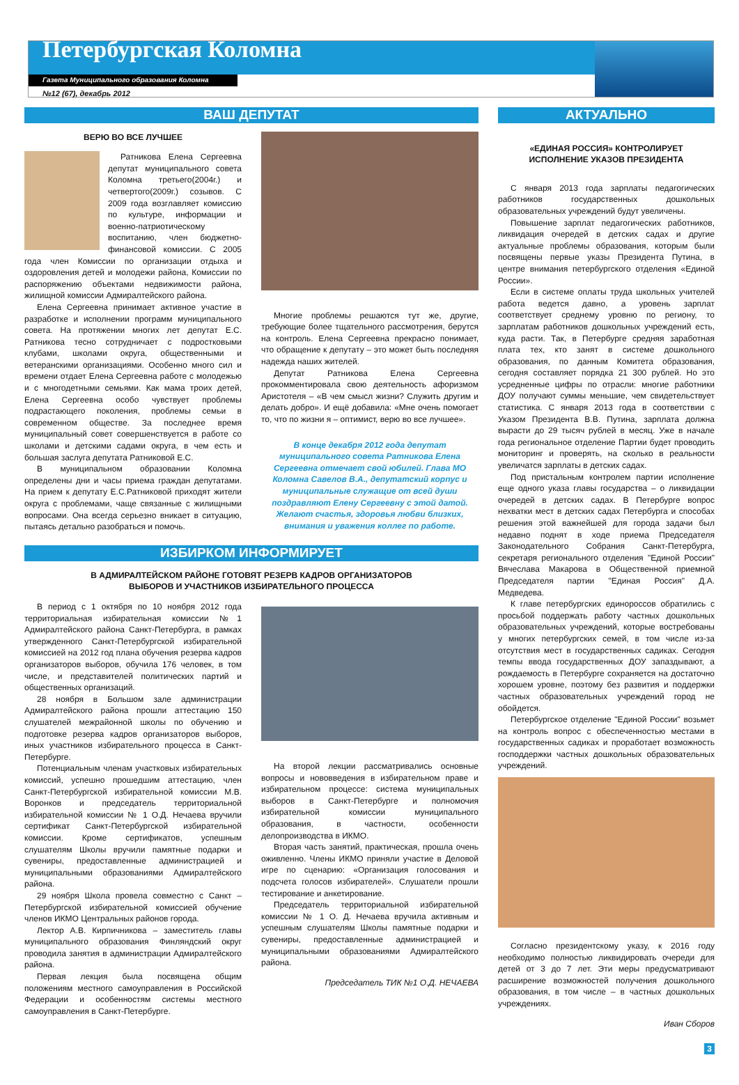Петербургская Коломна
Газета Муниципального образования Коломна
№12 (67), декабрь 2012
ВАШ ДЕПУТАТ
ВЕРЮ ВО ВСЕ ЛУЧШЕЕ
Ратникова Елена Сергеевна депутат муниципального совета Коломна третьего(2004г.) и четвертого(2009г.) созывов. С 2009 года возглавляет комиссию по культуре, информации и военно-патриотическому воспитанию, член бюджетно-финансовой комиссии. С 2005 года член Комиссии по организации отдыха и оздоровления детей и молодежи района, Комиссии по распоряжению объектами недвижимости района, жилищной комиссии Адмиралтейского района.
Елена Сергеевна принимает активное участие в разработке и исполнении программ муниципального совета. На протяжении многих лет депутат Е.С. Ратникова тесно сотрудничает с подростковыми клубами, школами округа, общественными и ветеранскими организациями. Особенно много сил и времени отдает Елена Сергеевна работе с молодежью и с многодетными семьями. Как мама троих детей, Елена Сергеевна особо чувствует проблемы подрастающего поколения, проблемы семьи в современном обществе. За последнее время муниципальный совет совершенствуется в работе со школами и детскими садами округа, в чем есть и большая заслуга депутата Ратниковой Е.С.
В муниципальном образовании Коломна определены дни и часы приема граждан депутатами. На прием к депутату Е.С.Ратниковой приходят жители округа с проблемами, чаще связанные с жилищными вопросами. Она всегда серьезно вникает в ситуацию, пытаясь детально разобраться и помочь.
Многие проблемы решаются тут же, другие, требующие более тщательного рассмотрения, берутся на контроль. Елена Сергеевна прекрасно понимает, что обращение к депутату – это может быть последняя надежда наших жителей.
Депутат Ратникова Елена Сергеевна прокомментировала свою деятельность афоризмом Аристотеля – «В чем смысл жизни? Служить другим и делать добро». И ещё добавила: «Мне очень помогает то, что по жизни я – оптимист, верю во все лучшее».
В конце декабря 2012 года депутат муниципального совета Ратникова Елена Сергеевна отмечает свой юбилей. Глава МО Коломна Савелов В.А., депутатский корпус и муниципальные служащие от всей души поздравляют Елену Сергеевну с этой датой. Желают счастья, здоровья любви близких, внимания и уважения коллег по работе.
ИЗБИРКОМ ИНФОРМИРУЕТ
В АДМИРАЛТЕЙСКОМ РАЙОНЕ ГОТОВЯТ РЕЗЕРВ КАДРОВ ОРГАНИЗАТОРОВ
ВЫБОРОВ И УЧАСТНИКОВ ИЗБИРАТЕЛЬНОГО ПРОЦЕССА
В период с 1 октября по 10 ноября 2012 года территориальная избирательная комиссии №1 Адмиралтейского района Санкт-Петербурга, в рамках утвержденного Санкт-Петербургской избирательной комиссией на 2012 год плана обучения резерва кадров организаторов выборов, обучила 176 человек, в том числе, и представителей политических партий и общественных организаций.
28 ноября в Большом зале администрации Адмиралтейского района прошли аттестацию 150 слушателей межрайонной школы по обучению и подготовке резерва кадров организаторов выборов, иных участников избирательного процесса в Санкт-Петербурге.
Потенциальным членам участковых избирательных комиссий, успешно прошедшим аттестацию, член Санкт-Петербургской избирательной комиссии М.В. Воронков и председатель территориальной избирательной комиссии № 1 О.Д. Нечаева вручили сертификат Санкт-Петербургской избирательной комиссии. Кроме сертификатов, успешным слушателям Школы вручили памятные подарки и сувениры, предоставленные администрацией и муниципальными образованиями Адмиралтейского района.
29 ноября Школа провела совместно с Санкт – Петербургской избирательной комиссией обучение членов ИКМО Центральных районов города.
Лектор А.В. Кирпичникова – заместитель главы муниципального образования Финляндский округ проводила занятия в администрации Адмиралтейского района.
Первая лекция была посвящена общим положениям местного самоуправления в Российской Федерации и особенностям системы местного самоуправления в Санкт-Петербурге.
На второй лекции рассматривались основные вопросы и нововведения в избирательном праве и избирательном процессе: система муниципальных выборов в Санкт-Петербурге и полномочия избирательной комиссии муниципального образования, в частности, особенности делопроизводства в ИКМО.
Вторая часть занятий, практическая, прошла очень оживленно. Члены ИКМО приняли участие в Деловой игре по сценарию: «Организация голосования и подсчета голосов избирателей». Слушатели прошли тестирование и анкетирование.
Председатель территориальной избирательной комиссии № 1 О. Д. Нечаева вручила активным и успешным слушателям Школы памятные подарки и сувениры, предоставленные администрацией и муниципальными образованиями Адмиралтейского района.
Председатель ТИК №1 О.Д. НЕЧАЕВА
АКТУАЛЬНО
«ЕДИНАЯ РОССИЯ» КОНТРОЛИРУЕТ
ИСПОЛНЕНИЕ УКАЗОВ ПРЕЗИДЕНТА
С января 2013 года зарплаты педагогических работников государственных дошкольных образовательных учреждений будут увеличены.
Повышение зарплат педагогических работников, ликвидация очередей в детских садах и другие актуальные проблемы образования, которым были посвящены первые указы Президента Путина, в центре внимания петербургского отделения «Единой России».
Если в системе оплаты труда школьных учителей работа ведется давно, а уровень зарплат соответствует среднему уровню по региону, то зарплатам работников дошкольных учреждений есть, куда расти. Так, в Петербурге средняя заработная плата тех, кто занят в системе дошкольного образования, по данным Комитета образования, сегодня составляет порядка 21 300 рублей. Но это усредненные цифры по отрасли: многие работники ДОУ получают суммы меньшие, чем свидетельствует статистика. С января 2013 года в соответствии с Указом Президента В.В. Путина, зарплата должна вырасти до 29 тысяч рублей в месяц. Уже в начале года региональное отделение Партии будет проводить мониторинг и проверять, на сколько в реальности увеличатся зарплаты в детских садах.
Под пристальным контролем партии исполнение еще одного указа главы государства – о ликвидации очередей в детских садах. В Петербурге вопрос нехватки мест в детских садах Петербурга и способах решения этой важнейшей для города задачи был недавно поднят в ходе приема Председателя Законодательного Собрания Санкт-Петербурга, секретаря регионального отделения "Единой России" Вячеслава Макарова в Общественной приемной Председателя партии "Единая Россия" Д.А. Медведева.
К главе петербургских единороссов обратились с просьбой поддержать работу частных дошкольных образовательных учреждений, которые востребованы у многих петербургских семей, в том числе из-за отсутствия мест в государственных садиках. Сегодня темпы ввода государственных ДОУ запаздывают, а рождаемость в Петербурге сохраняется на достаточно хорошем уровне, поэтому без развития и поддержки частных образовательных учреждений город не обойдется.
Петербургское отделение "Единой России" возьмет на контроль вопрос с обеспеченностью местами в государственных садиках и проработает возможность господдержки частных дошкольных образовательных учреждений.
Согласно президентскому указу, к 2016 году необходимо полностью ликвидировать очереди для детей от 3 до 7 лет. Эти меры предусматривают расширение возможностей получения дошкольного образования, в том числе – в частных дошкольных учреждениях.
Иван Сборов
3